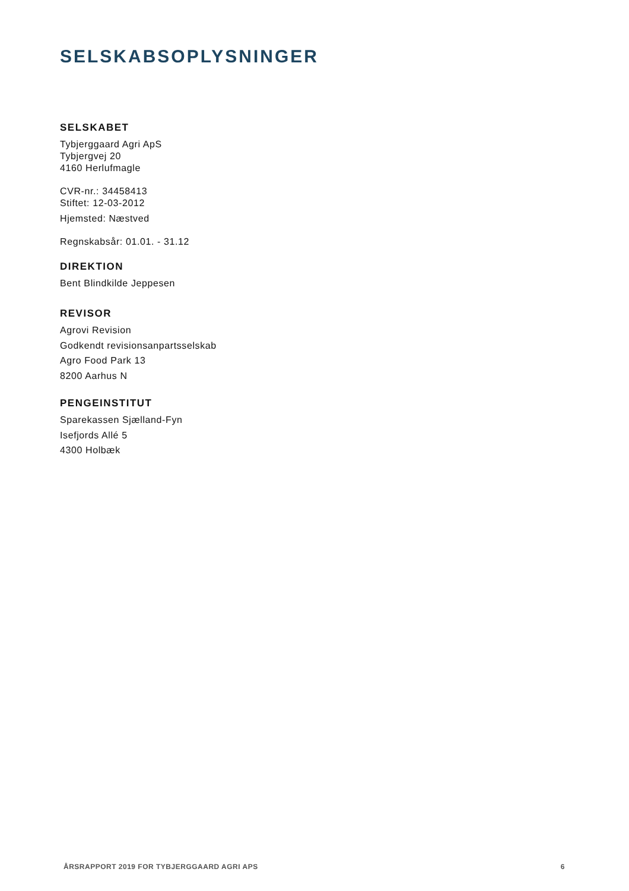SELSKABSOPLYSNINGER
SELSKABET
Tybjerggaard Agri ApS
Tybjergvej 20
4160 Herlufmagle
CVR-nr.: 34458413
Stiftet: 12-03-2012
Hjemsted: Næstved
Regnskabsår: 01.01. - 31.12
DIREKTION
Bent Blindkilde Jeppesen
REVISOR
Agrovi Revision
Godkendt revisionsanpartsselskab
Agro Food Park 13
8200 Aarhus N
PENGEINSTITUT
Sparekassen Sjælland-Fyn
Isefjords Allé 5
4300 Holbæk
ÅRSRAPPORT 2019 FOR TYBJERGGAARD AGRI APS 6